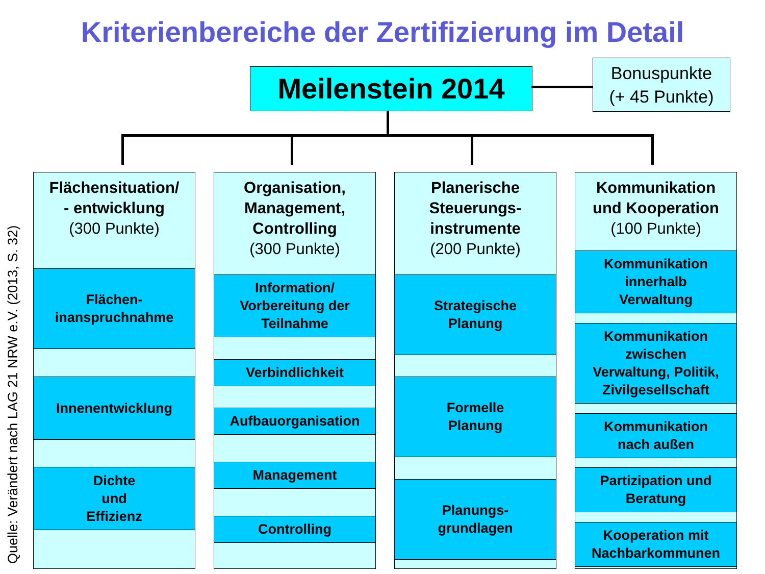Kriterienbereiche der Zertifizierung im Detail
Meilenstein 2014
Bonuspunkte
(+ 45 Punkte)
Quelle: Verändert nach LAG 21 NRW e.V. (2013, S. 32)
Flächensituation/
- entwicklung
(300 Punkte)
Flächen-
inanspruchnahme
Innenentwicklung
Dichte
und
Effizienz
Organisation,
Management,
Controlling
(300 Punkte)
Information/
Vorbereitung der
Teilnahme
Verbindlichkeit
Aufbauorganisation
Management
Controlling
Planerische
Steuerungs-
instrumente
(200 Punkte)
Strategische
Planung
Formelle
Planung
Planungs-
grundlagen
Kommunikation
und Kooperation
(100 Punkte)
Kommunikation
innerhalb
Verwaltung
Kommunikation
zwischen
Verwaltung, Politik,
Zivilgesellschaft
Kommunikation
nach außen
Partizipation und
Beratung
Kooperation mit
Nachbarkommunen